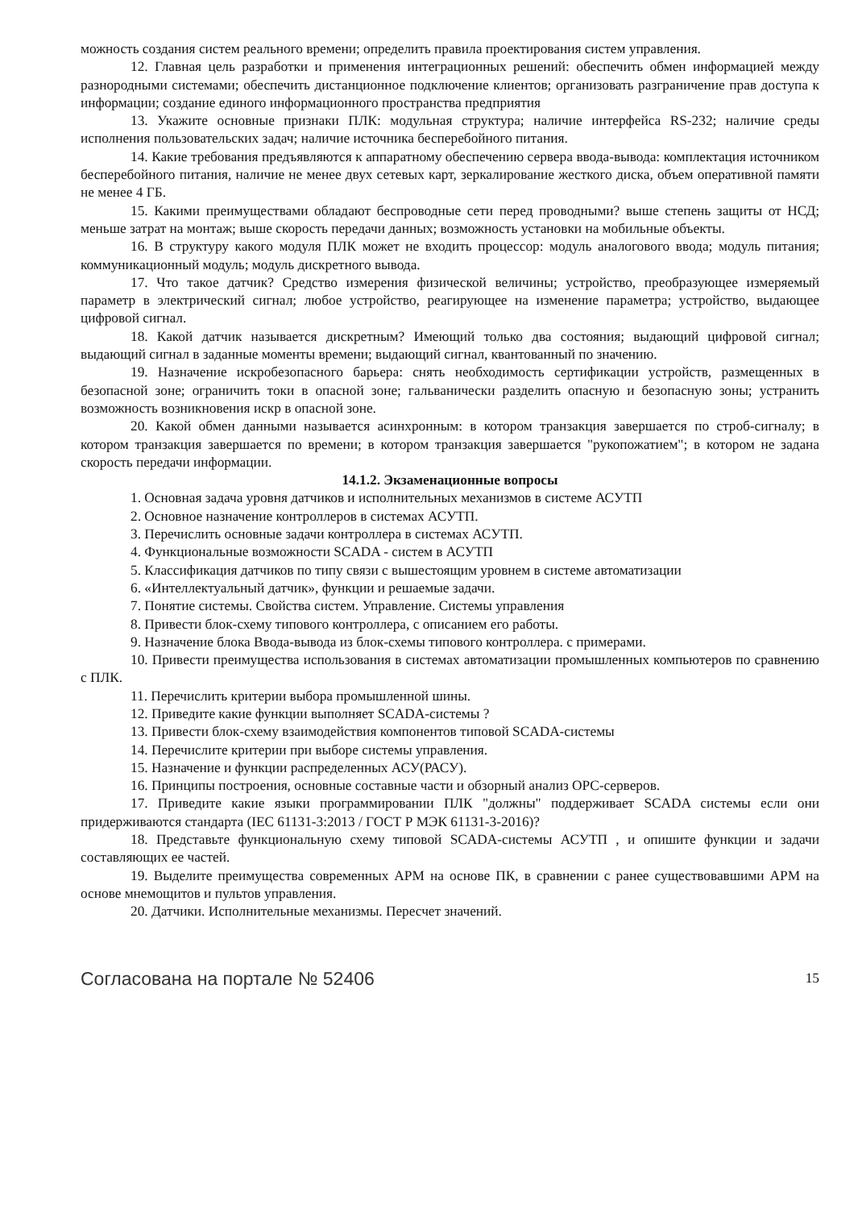можность создания систем реального времени; определить правила проектирования систем управления.
12. Главная цель разработки и применения интеграционных решений: обеспечить обмен информацией между разнородными системами; обеспечить дистанционное подключение клиентов; организовать разграничение прав доступа к информации; создание единого информационного пространства предприятия
13. Укажите основные признаки ПЛК: модульная структура; наличие интерфейса RS-232; наличие среды исполнения пользовательских задач; наличие источника бесперебойного питания.
14. Какие требования предъявляются к аппаратному обеспечению сервера ввода-вывода: комплектация источником бесперебойного питания, наличие не менее двух сетевых карт, зеркалирование жесткого диска, объем оперативной памяти не менее 4 ГБ.
15. Какими преимуществами обладают беспроводные сети перед проводными? выше степень защиты от НСД; меньше затрат на монтаж; выше скорость передачи данных; возможность установки на мобильные объекты.
16. В структуру какого модуля ПЛК может не входить процессор: модуль аналогового ввода; модуль питания; коммуникационный модуль; модуль дискретного вывода.
17. Что такое датчик? Средство измерения физической величины; устройство, преобразующее измеряемый параметр в электрический сигнал; любое устройство, реагирующее на изменение параметра; устройство, выдающее цифровой сигнал.
18. Какой датчик называется дискретным? Имеющий только два состояния; выдающий цифровой сигнал; выдающий сигнал в заданные моменты времени; выдающий сигнал, квантованный по значению.
19. Назначение искробезопасного барьера: снять необходимость сертификации устройств, размещенных в безопасной зоне; ограничить токи в опасной зоне; гальванически разделить опасную и безопасную зоны; устранить возможность возникновения искр в опасной зоне.
20. Какой обмен данными называется асинхронным: в котором транзакция завершается по строб-сигналу; в котором транзакция завершается по времени; в котором транзакция завершается "рукопожатием"; в котором не задана скорость передачи информации.
14.1.2. Экзаменационные вопросы
1. Основная задача уровня датчиков и исполнительных механизмов в системе АСУТП
2. Основное назначение контроллеров в системах АСУТП.
3. Перечислить основные задачи контроллера в системах АСУТП.
4. Функциональные возможности SCADA - систем в АСУТП
5. Классификация датчиков по типу связи с вышестоящим уровнем в системе автоматизации
6. «Интеллектуальный датчик», функции и решаемые задачи.
7. Понятие системы. Свойства систем. Управление. Системы управления
8. Привести блок-схему типового контроллера, с описанием его работы.
9. Назначение блока Ввода-вывода из блок-схемы типового контроллера. с примерами.
10. Привести преимущества использования в системах автоматизации промышленных компьютеров по сравнению с ПЛК.
11. Перечислить критерии выбора промышленной шины.
12. Приведите какие функции выполняет SCADA-системы ?
13. Привести блок-схему взаимодействия компонентов типовой SCADA-системы
14. Перечислите критерии при выборе системы управления.
15. Назначение и функции распределенных АСУ(РАСУ).
16. Принципы построения, основные составные части и обзорный анализ OPC-серверов.
17. Приведите какие языки программировании ПЛК "должны" поддерживает SCADA системы если они придерживаются стандарта (IEC 61131-3:2013 / ГОСТ Р МЭК 61131-3-2016)?
18. Представьте функциональную схему типовой SCADA-системы АСУТП , и опишите функции и задачи составляющих ее частей.
19. Выделите преимущества современных АРМ на основе ПК, в сравнении с ранее существовавшими АРМ на основе мнемощитов и пультов управления.
20. Датчики. Исполнительные механизмы. Пересчет значений.
Согласована на портале № 52406 15